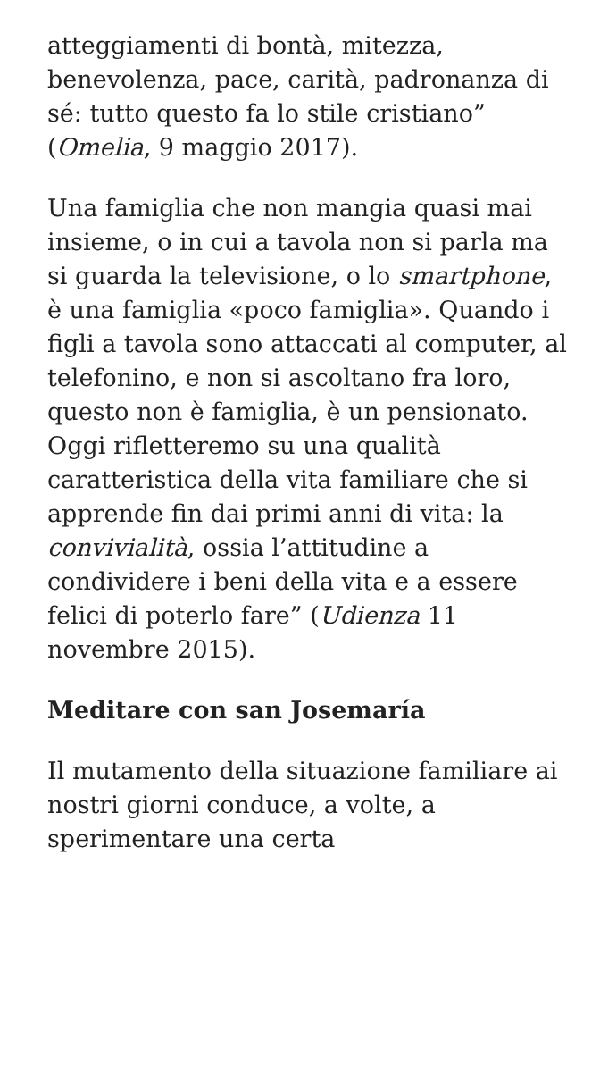atteggiamenti di bontà, mitezza, benevolenza, pace, carità, padronanza di sé: tutto questo fa lo stile cristiano” (Omelia, 9 maggio 2017).
Una famiglia che non mangia quasi mai insieme, o in cui a tavola non si parla ma si guarda la televisione, o lo smartphone, è una famiglia «poco famiglia». Quando i figli a tavola sono attaccati al computer, al telefonino, e non si ascoltano fra loro, questo non è famiglia, è un pensionato. Oggi rifletteremo su una qualità caratteristica della vita familiare che si apprende fin dai primi anni di vita: la convivialità, ossia l’attitudine a condividere i beni della vita e a essere felici di poterlo fare” (Udienza 11 novembre 2015).
Meditare con san Josemaría
Il mutamento della situazione familiare ai nostri giorni conduce, a volte, a sperimentare una certa